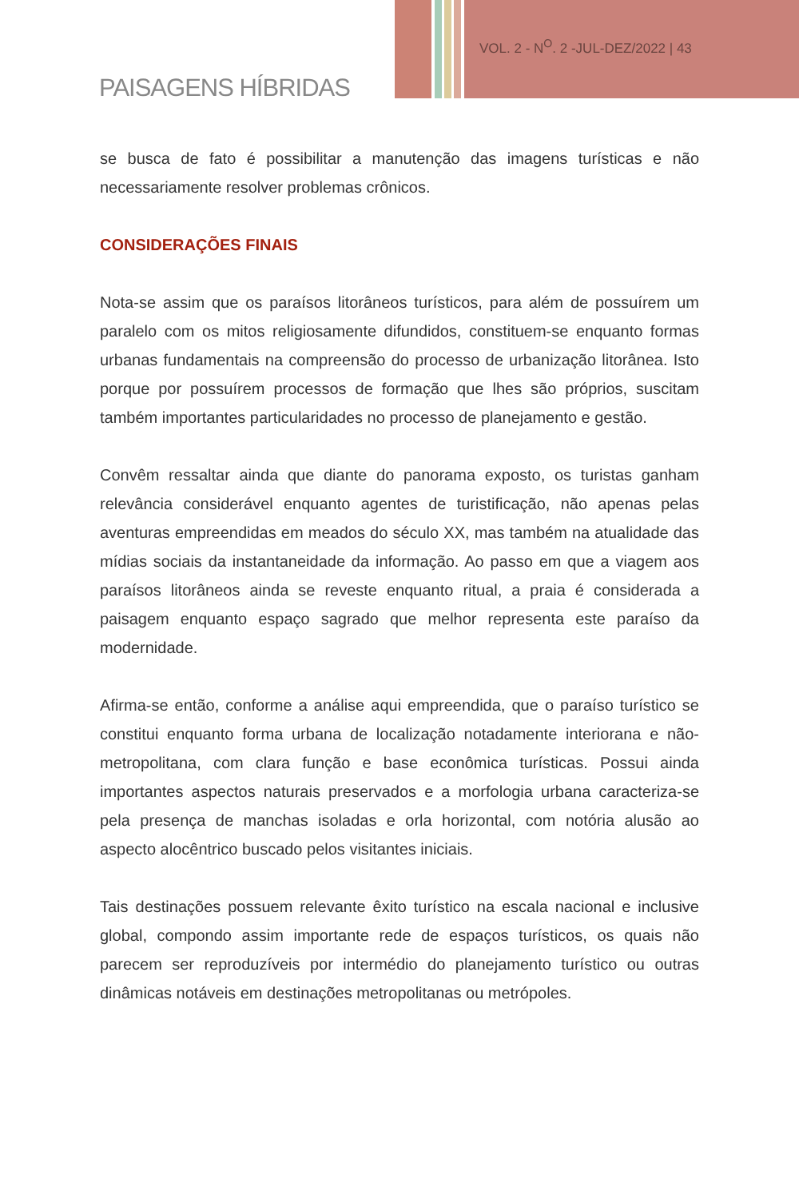VOL. 2 - N<sup>O</sup>. 2 -JUL-DEZ/2022 | 43
PAISAGENS HÍBRIDAS
se busca de fato é possibilitar a manutenção das imagens turísticas e não necessariamente resolver problemas crônicos.
CONSIDERAÇÕES FINAIS
Nota-se assim que os paraísos litorâneos turísticos, para além de possuírem um paralelo com os mitos religiosamente difundidos, constituem-se enquanto formas urbanas fundamentais na compreensão do processo de urbanização litorânea. Isto porque por possuírem processos de formação que lhes são próprios, suscitam também importantes particularidades no processo de planejamento e gestão.
Convêm ressaltar ainda que diante do panorama exposto, os turistas ganham relevância considerável enquanto agentes de turistificação, não apenas pelas aventuras empreendidas em meados do século XX, mas também na atualidade das mídias sociais da instantaneidade da informação. Ao passo em que a viagem aos paraísos litorâneos ainda se reveste enquanto ritual, a praia é considerada a paisagem enquanto espaço sagrado que melhor representa este paraíso da modernidade.
Afirma-se então, conforme a análise aqui empreendida, que o paraíso turístico se constitui enquanto forma urbana de localização notadamente interiorana e não-metropolitana, com clara função e base econômica turísticas. Possui ainda importantes aspectos naturais preservados e a morfologia urbana caracteriza-se pela presença de manchas isoladas e orla horizontal, com notória alusão ao aspecto alocêntrico buscado pelos visitantes iniciais.
Tais destinações possuem relevante êxito turístico na escala nacional e inclusive global, compondo assim importante rede de espaços turísticos, os quais não parecem ser reproduzíveis por intermédio do planejamento turístico ou outras dinâmicas notáveis em destinações metropolitanas ou metrópoles.